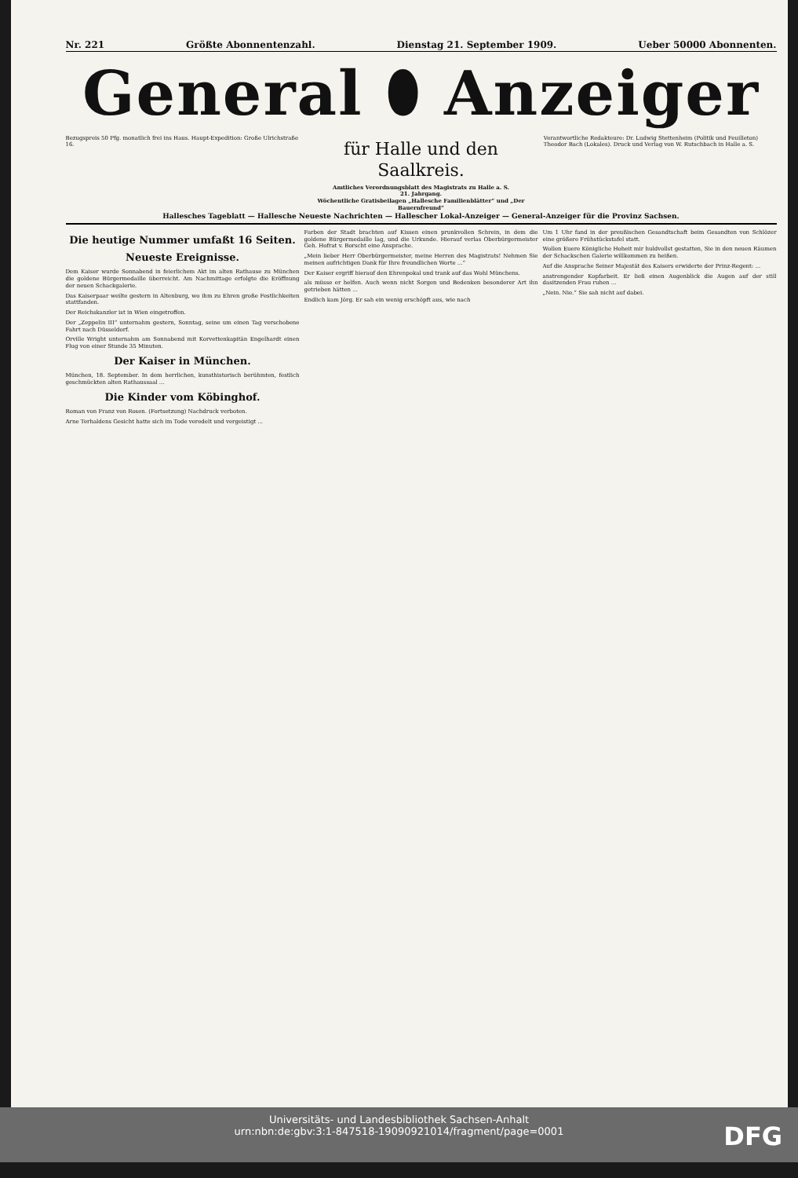Nr. 221 Größte Abonnentenzahl. Dienstag 21. September 1909. Ueber 50000 Abonnenten.
General ⬮ Anzeiger
Bezugspreis 50 Pfg. monatlich frei ins Haus. Haupt-Expedition: Große Ulrichstraße 16.
für Halle und den Saalkreis.
Amtliches Verordnungsblatt des Magistrats zu Halle a. S.
21. Jahrgang.
Wöchentliche Gratisbeilagen „Hallesche Familienblätter“ und „Der Bauernfreund“
Verantwortliche Redakteure: Dr. Ludwig Stettenheim (Politik und Feuilleton) Theodor Bach (Lokales). Druck und Verlag von W. Rutschbach in Halle a. S.
Hallesches Tageblatt — Hallesche Neueste Nachrichten — Hallescher Lokal-Anzeiger — General-Anzeiger für die Provinz Sachsen.
Die heutige Nummer umfaßt 16 Seiten.
Neueste Ereignisse.
Dem Kaiser wurde Sonnabend in feierlichem Akt im alten Rathause zu München die goldene Bürgermedaille überreicht. Am Nachmittage erfolgte die Eröffnung der neuen Schackgalerie.
Das Kaiserpaar weilte gestern in Altenburg, wo ihm zu Ehren große Festlichkeiten stattfanden.
Der Reichskanzler ist in Wien eingetroffen.
Der „Zeppelin III“ unternahm gestern, Sonntag, seine um einen Tag verschobene Fahrt nach Düsseldorf.
Orville Wright unternahm am Sonnabend mit Korvettenkapitän Engelhardt einen Flug von einer Stunde 35 Minuten.
Der Kaiser in München.
München, 18. September. In dem herrlichen, kunsthistorisch berühmten, festlich geschmückten alten Rathaussaal ...
Die Kinder vom Köbinghof.
Roman von Franz von Rosen. (Fortsetzung) Nachdruck verboten.
Arne Terhaldens Gesicht hatte sich im Tode veredelt und vergeistigt ...
Farben der Stadt brachten auf Kissen einen prunkvollen Schrein, in dem die goldene Bürgermedaille lag, und die Urkunde. Hierauf verlas Oberbürgermeister Geh. Hofrat v. Borscht eine Ansprache.
„Mein lieber Herr Oberbürgermeister, meine Herren des Magistrats! Nehmen Sie meinen aufrichtigen Dank für Ihre freundlichen Worte ...“
Der Kaiser ergriff hierauf den Ehrenpokal und trank auf das Wohl Münchens.
als müsse er helfen. Auch wenn nicht Sorgen und Bedenken besonderer Art ihn getrieben hätten ...
Endlich kam Jörg. Er sah ein wenig erschöpft aus, wie nach
Um 1 Uhr fand in der preußischen Gesandtschaft beim Gesandten von Schlözer eine größere Frühstückstafel statt.
Wollen Euere Königliche Hoheit mir huldvollst gestatten, Sie in den neuen Räumen der Schackschen Galerie willkommen zu heißen.
Auf die Ansprache Seiner Majestät des Kaisers erwiderte der Prinz-Regent: ...
anstrengender Kopfarbeit. Er ließ einen Augenblick die Augen auf der still dasitzenden Frau ruhen ...
„Nein. Nie.“ Sie sah nicht auf dabei.
Universitäts- und Landesbibliothek Sachsen-Anhalt
urn:nbn:de:gbv:3:1-847518-19090921014/fragment/page=0001
DFG